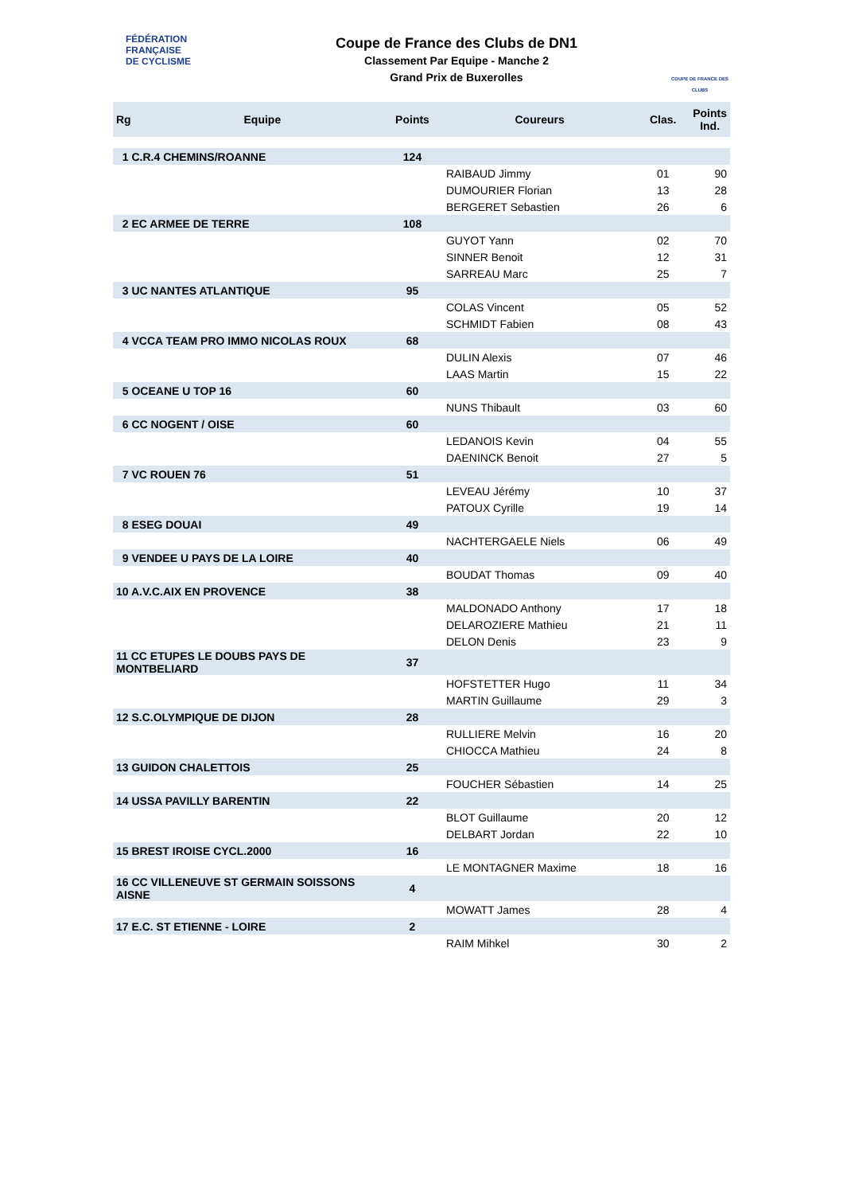FÉDÉRATION
FRANÇAISE
DE CYCLISME
Coupe de France des Clubs de DN1
Classement Par Equipe - Manche 2
Grand Prix de Buxerolles
COUPE DE FRANCE DES CLUBS
| Rg | Equipe | Points | Coureurs | Clas. | Points Ind. |
| --- | --- | --- | --- | --- | --- |
| 1 C.R.4 CHEMINS/ROANNE | | 124 | | | |
| | | | RAIBAUD Jimmy | 01 | 90 |
| | | | DUMOURIER Florian | 13 | 28 |
| | | | BERGERET Sebastien | 26 | 6 |
| 2 EC ARMEE DE TERRE | | 108 | | | |
| | | | GUYOT Yann | 02 | 70 |
| | | | SINNER Benoit | 12 | 31 |
| | | | SARREAU Marc | 25 | 7 |
| 3 UC NANTES ATLANTIQUE | | 95 | | | |
| | | | COLAS Vincent | 05 | 52 |
| | | | SCHMIDT Fabien | 08 | 43 |
| 4 VCCA TEAM PRO IMMO NICOLAS ROUX | | 68 | | | |
| | | | DULIN Alexis | 07 | 46 |
| | | | LAAS Martin | 15 | 22 |
| 5 OCEANE U TOP 16 | | 60 | | | |
| | | | NUNS Thibault | 03 | 60 |
| 6 CC NOGENT / OISE | | 60 | | | |
| | | | LEDANOIS Kevin | 04 | 55 |
| | | | DAENINCK Benoit | 27 | 5 |
| 7 VC ROUEN 76 | | 51 | | | |
| | | | LEVEAU Jérémy | 10 | 37 |
| | | | PATOUX Cyrille | 19 | 14 |
| 8 ESEG DOUAI | | 49 | | | |
| | | | NACHTERGAELE Niels | 06 | 49 |
| 9 VENDEE U PAYS DE LA LOIRE | | 40 | | | |
| | | | BOUDAT Thomas | 09 | 40 |
| 10 A.V.C.AIX EN PROVENCE | | 38 | | | |
| | | | MALDONADO Anthony | 17 | 18 |
| | | | DELAROZIERE Mathieu | 21 | 11 |
| | | | DELON Denis | 23 | 9 |
| 11 CC ETUPES LE DOUBS PAYS DE MONTBELIARD | | 37 | | | |
| | | | HOFSTETTER Hugo | 11 | 34 |
| | | | MARTIN Guillaume | 29 | 3 |
| 12 S.C.OLYMPIQUE DE DIJON | | 28 | | | |
| | | | RULLIERE Melvin | 16 | 20 |
| | | | CHIOCCA Mathieu | 24 | 8 |
| 13 GUIDON CHALETTOIS | | 25 | | | |
| | | | FOUCHER Sébastien | 14 | 25 |
| 14 USSA PAVILLY BARENTIN | | 22 | | | |
| | | | BLOT Guillaume | 20 | 12 |
| | | | DELBART Jordan | 22 | 10 |
| 15 BREST IROISE CYCL.2000 | | 16 | | | |
| | | | LE MONTAGNER Maxime | 18 | 16 |
| 16 CC VILLENEUVE ST GERMAIN SOISSONS AISNE | | 4 | | | |
| | | | MOWATT James | 28 | 4 |
| 17 E.C. ST ETIENNE - LOIRE | | 2 | | | |
| | | | RAIM Mihkel | 30 | 2 |